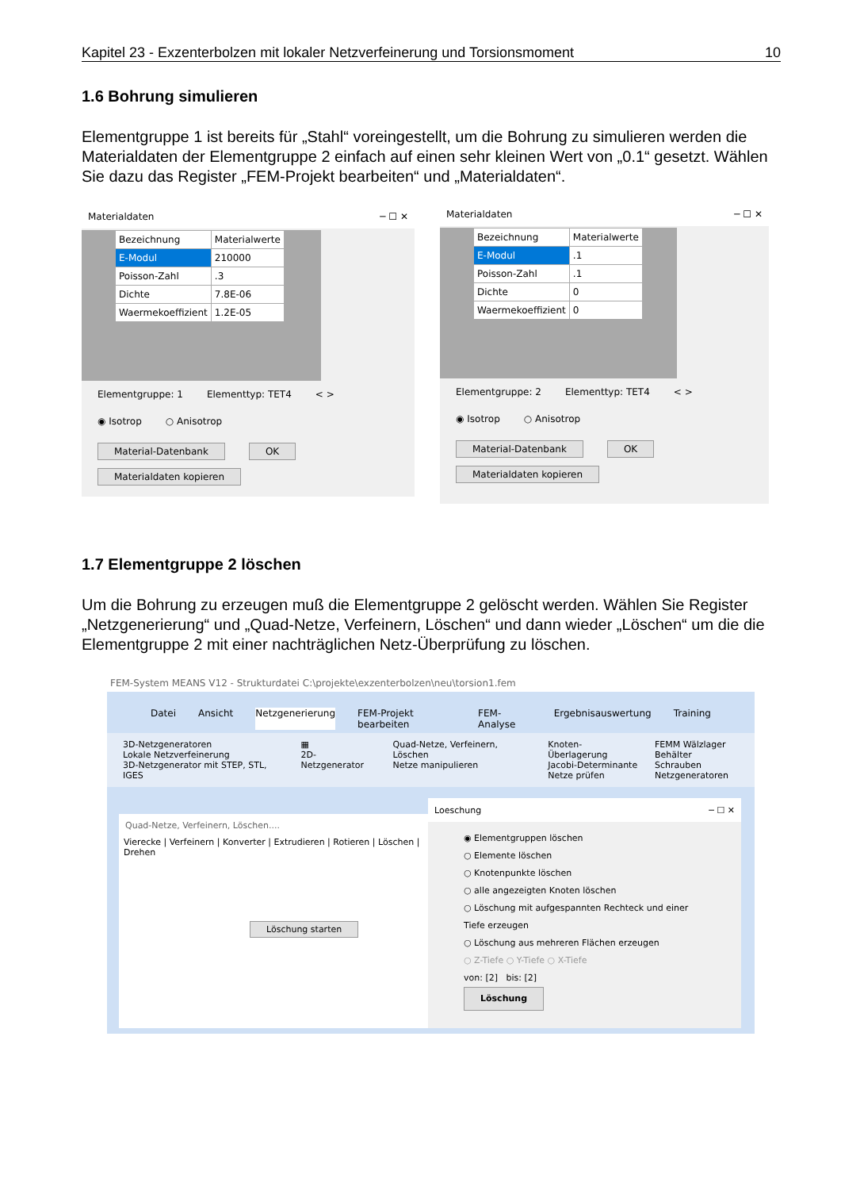Kapitel 23 - Exzenterbolzen mit lokaler Netzverfeinerung und Torsionsmoment 10
1.6 Bohrung simulieren
Elementgruppe 1 ist bereits für „Stahl“ voreingestellt, um die Bohrung zu simulieren werden die Materialdaten der Elementgruppe 2 einfach auf einen sehr kleinen Wert von „0.1“ gesetzt. Wählen Sie dazu das Register „FEM-Projekt bearbeiten“ und „Materialdaten“.
Materialdaten ─ ☐ ✕
| Bezeichnung | Materialwerte |
| E-Modul | 210000 |
| Poisson-Zahl | .3 |
| Dichte | 7.8E-06 |
| Waermekoeffizient | 1.2E-05 |
Elementgruppe: 1 Elementtyp: TET4 < >
◉ Isotrop ○ Anisotrop
Material-Datenbank OK
Materialdaten kopieren
Materialdaten ─ ☐ ✕
| Bezeichnung | Materialwerte |
| E-Modul | .1 |
| Poisson-Zahl | .1 |
| Dichte | 0 |
| Waermekoeffizient | 0 |
Elementgruppe: 2 Elementtyp: TET4 < >
◉ Isotrop ○ Anisotrop
Material-Datenbank OK
Materialdaten kopieren
1.7 Elementgruppe 2 löschen
Um die Bohrung zu erzeugen muß die Elementgruppe 2 gelöscht werden. Wählen Sie Register „Netzgenerierung“ und „Quad-Netze, Verfeinern, Löschen“ und dann wieder „Löschen“ um die die Elementgruppe 2 mit einer nachträglichen Netz-Überprüfung zu löschen.
FEM-System MEANS V12 - Strukturdatei C:\projekte\exzenterbolzen\neu\torsion1.fem
Datei Ansicht Netzgenerierung FEM-Projekt bearbeiten FEM-Analyse Ergebnisauswertung Training
3D-Netzgeneratoren
Lokale Netzverfeinerung
3D-Netzgenerator mit STEP, STL, IGES ▦
2D-Netzgenerator Quad-Netze, Verfeinern, Löschen
Netze manipulieren Knoten-Überlagerung
Jacobi-Determinante
Netze prüfen FEMM Wälzlager
Behälter Schrauben
Netzgeneratoren
Quad-Netze, Verfeinern, Löschen....
Vierecke | Verfeinern | Konverter | Extrudieren | Rotieren | Löschen | Drehen
Löschung starten
Loeschung ─ ☐ ✕
◉ Elementgruppen löschen
○ Elemente löschen
○ Knotenpunkte löschen
○ alle angezeigten Knoten löschen
○ Löschung mit aufgespannten Rechteck und einer Tiefe erzeugen
○ Löschung aus mehreren Flächen erzeugen
○ Z-Tiefe ○ Y-Tiefe ○ X-Tiefe
von: [2] bis: [2]
Löschung